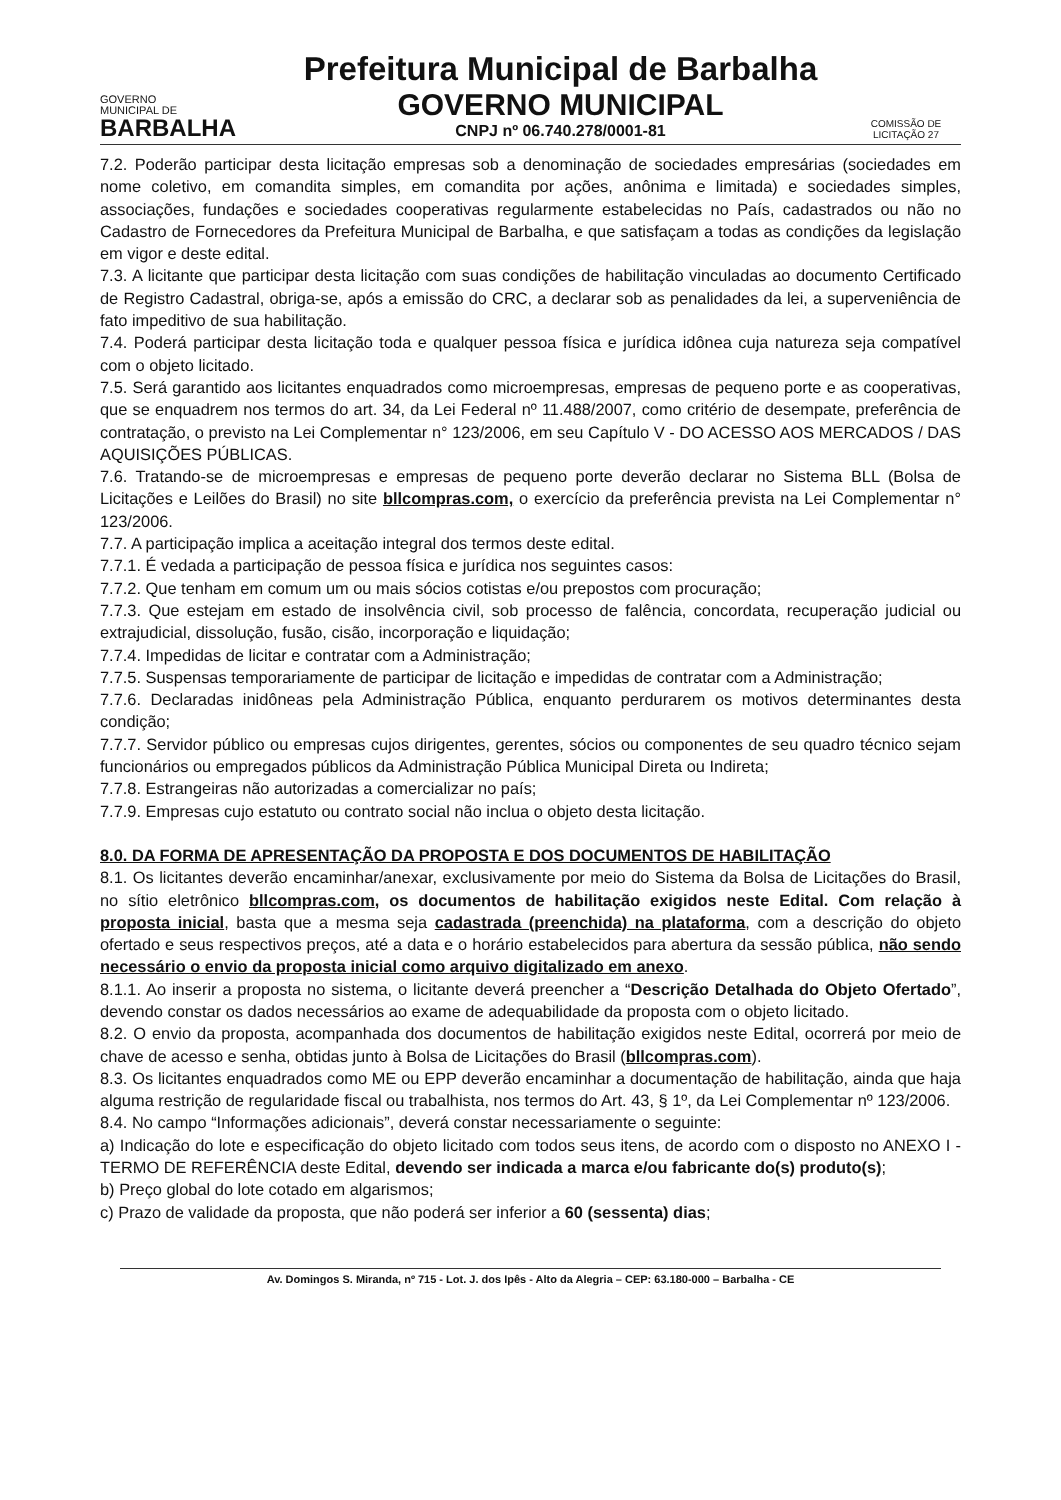GOVERNO
MUNICIPAL DE
BARBALHA
Prefeitura Municipal de Barbalha
GOVERNO MUNICIPAL
CNPJ nº 06.740.278/0001-81
COMISSÃO DE LICITAÇÃO 27
7.2. Poderão participar desta licitação empresas sob a denominação de sociedades empresárias (sociedades em nome coletivo, em comandita simples, em comandita por ações, anônima e limitada) e sociedades simples, associações, fundações e sociedades cooperativas regularmente estabelecidas no País, cadastrados ou não no Cadastro de Fornecedores da Prefeitura Municipal de Barbalha, e que satisfaçam a todas as condições da legislação em vigor e deste edital.
7.3. A licitante que participar desta licitação com suas condições de habilitação vinculadas ao documento Certificado de Registro Cadastral, obriga-se, após a emissão do CRC, a declarar sob as penalidades da lei, a superveniência de fato impeditivo de sua habilitação.
7.4. Poderá participar desta licitação toda e qualquer pessoa física e jurídica idônea cuja natureza seja compatível com o objeto licitado.
7.5. Será garantido aos licitantes enquadrados como microempresas, empresas de pequeno porte e as cooperativas, que se enquadrem nos termos do art. 34, da Lei Federal nº 11.488/2007, como critério de desempate, preferência de contratação, o previsto na Lei Complementar n° 123/2006, em seu Capítulo V - DO ACESSO AOS MERCADOS / DAS AQUISIÇÕES PÚBLICAS.
7.6. Tratando-se de microempresas e empresas de pequeno porte deverão declarar no Sistema BLL (Bolsa de Licitações e Leilões do Brasil) no site bllcompras.com, o exercício da preferência prevista na Lei Complementar n° 123/2006.
7.7. A participação implica a aceitação integral dos termos deste edital.
7.7.1. É vedada a participação de pessoa física e jurídica nos seguintes casos:
7.7.2. Que tenham em comum um ou mais sócios cotistas e/ou prepostos com procuração;
7.7.3. Que estejam em estado de insolvência civil, sob processo de falência, concordata, recuperação judicial ou extrajudicial, dissolução, fusão, cisão, incorporação e liquidação;
7.7.4. Impedidas de licitar e contratar com a Administração;
7.7.5. Suspensas temporariamente de participar de licitação e impedidas de contratar com a Administração;
7.7.6. Declaradas inidôneas pela Administração Pública, enquanto perdurarem os motivos determinantes desta condição;
7.7.7. Servidor público ou empresas cujos dirigentes, gerentes, sócios ou componentes de seu quadro técnico sejam funcionários ou empregados públicos da Administração Pública Municipal Direta ou Indireta;
7.7.8. Estrangeiras não autorizadas a comercializar no país;
7.7.9. Empresas cujo estatuto ou contrato social não inclua o objeto desta licitação.
8.0. DA FORMA DE APRESENTAÇÃO DA PROPOSTA E DOS DOCUMENTOS DE HABILITAÇÃO
8.1. Os licitantes deverão encaminhar/anexar, exclusivamente por meio do Sistema da Bolsa de Licitações do Brasil, no sítio eletrônico bllcompras.com, os documentos de habilitação exigidos neste Edital. Com relação à proposta inicial, basta que a mesma seja cadastrada (preenchida) na plataforma, com a descrição do objeto ofertado e seus respectivos preços, até a data e o horário estabelecidos para abertura da sessão pública, não sendo necessário o envio da proposta inicial como arquivo digitalizado em anexo.
8.1.1. Ao inserir a proposta no sistema, o licitante deverá preencher a “Descrição Detalhada do Objeto Ofertado”, devendo constar os dados necessários ao exame de adequabilidade da proposta com o objeto licitado.
8.2. O envio da proposta, acompanhada dos documentos de habilitação exigidos neste Edital, ocorrerá por meio de chave de acesso e senha, obtidas junto à Bolsa de Licitações do Brasil (bllcompras.com).
8.3. Os licitantes enquadrados como ME ou EPP deverão encaminhar a documentação de habilitação, ainda que haja alguma restrição de regularidade fiscal ou trabalhista, nos termos do Art. 43, § 1º, da Lei Complementar nº 123/2006.
8.4. No campo “Informações adicionais”, deverá constar necessariamente o seguinte:
a) Indicação do lote e especificação do objeto licitado com todos seus itens, de acordo com o disposto no ANEXO I - TERMO DE REFERÊNCIA deste Edital, devendo ser indicada a marca e/ou fabricante do(s) produto(s);
b) Preço global do lote cotado em algarismos;
c) Prazo de validade da proposta, que não poderá ser inferior a 60 (sessenta) dias;
Av. Domingos S. Miranda, nº 715 - Lot. J. dos Ipês - Alto da Alegria – CEP: 63.180-000 – Barbalha - CE